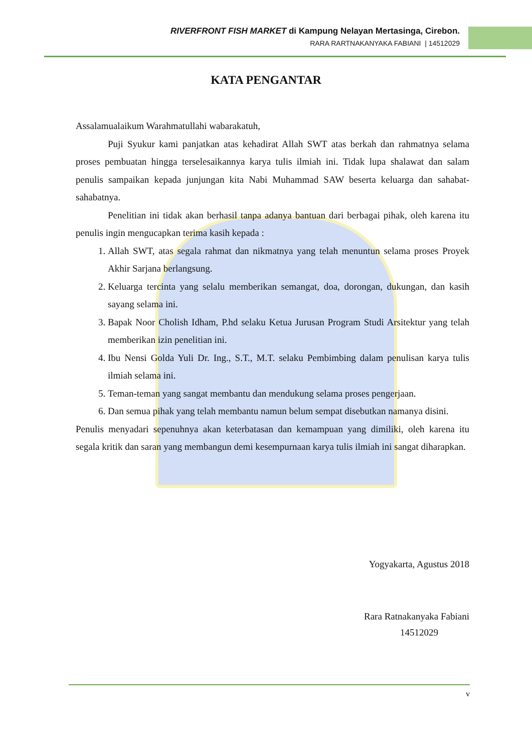RIVERFRONT FISH MARKET di Kampung Nelayan Mertasinga, Cirebon.
RARA RARTNAKANYAKA FABIANI | 14512029
KATA PENGANTAR
Assalamualaikum Warahmatullahi wabarakatuh,
Puji Syukur kami panjatkan atas kehadirat Allah SWT atas berkah dan rahmatnya selama proses pembuatan hingga terselesaikannya karya tulis ilmiah ini. Tidak lupa shalawat dan salam penulis sampaikan kepada junjungan kita Nabi Muhammad SAW beserta keluarga dan sahabat-sahabatnya.
Penelitian ini tidak akan berhasil tanpa adanya bantuan dari berbagai pihak, oleh karena itu penulis ingin mengucapkan terima kasih kepada :
1. Allah SWT, atas segala rahmat dan nikmatnya yang telah menuntun selama proses Proyek Akhir Sarjana berlangsung.
2. Keluarga tercinta yang selalu memberikan semangat, doa, dorongan, dukungan, dan kasih sayang selama ini.
3. Bapak Noor Cholish Idham, P.hd selaku Ketua Jurusan Program Studi Arsitektur yang telah memberikan izin penelitian ini.
4. Ibu Nensi Golda Yuli Dr. Ing., S.T., M.T. selaku Pembimbing dalam penulisan karya tulis ilmiah selama ini.
5. Teman-teman yang sangat membantu dan mendukung selama proses pengerjaan.
6. Dan semua pihak yang telah membantu namun belum sempat disebutkan namanya disini.
Penulis menyadari sepenuhnya akan keterbatasan dan kemampuan yang dimiliki, oleh karena itu segala kritik dan saran yang membangun demi kesempurnaan karya tulis ilmiah ini sangat diharapkan.
Yogyakarta, Agustus 2018
Rara Ratnakanyaka Fabiani
14512029
v